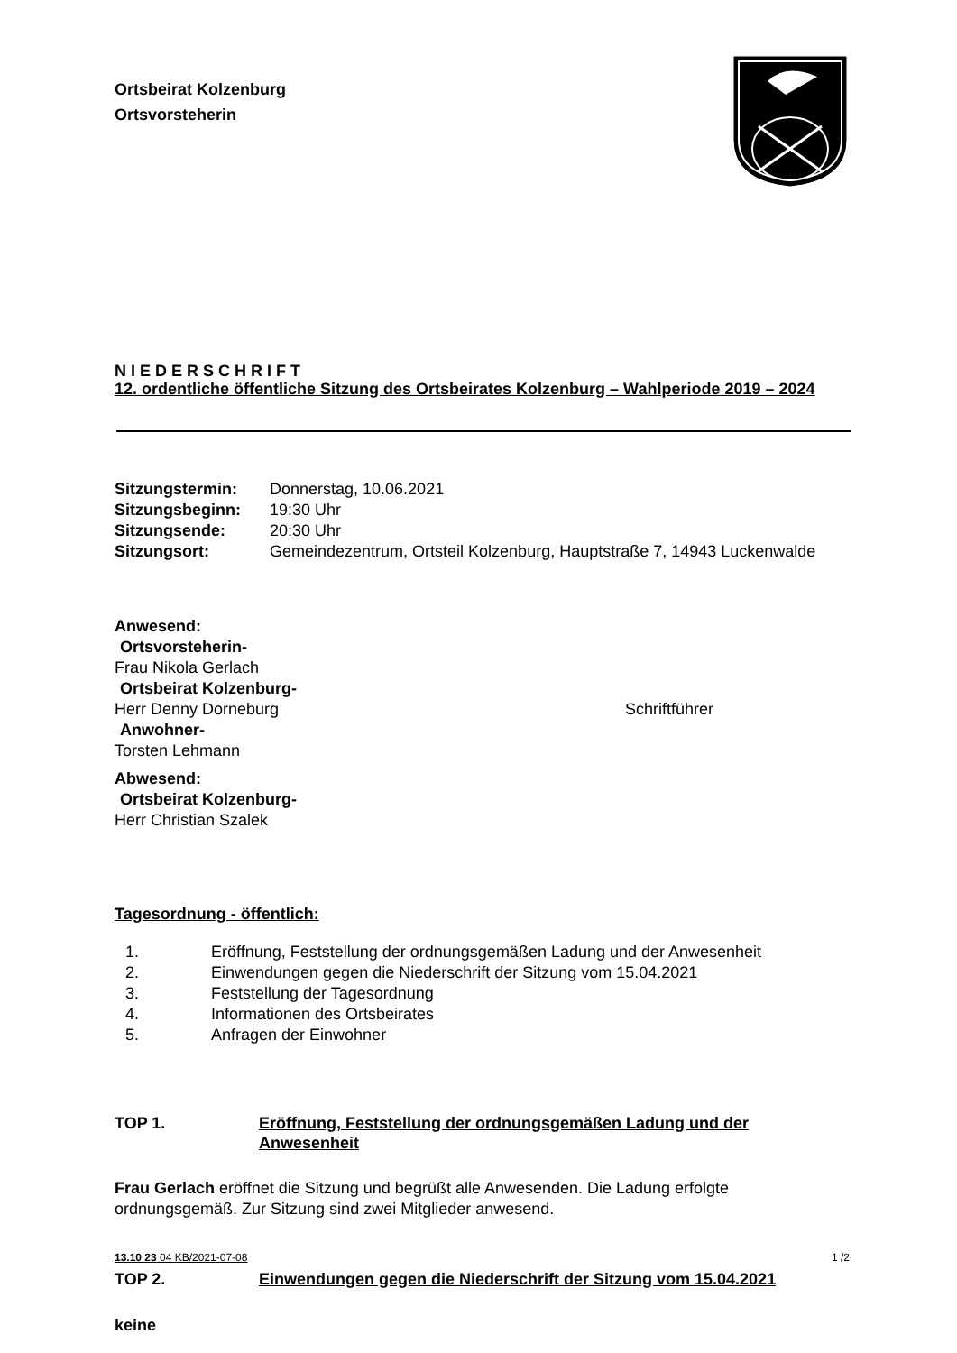Ortsbeirat Kolzenburg
Ortsvorsteherin
N I E D E R S C H R I F T
12. ordentliche öffentliche Sitzung des Ortsbeirates Kolzenburg – Wahlperiode 2019 – 2024
| Sitzungstermin: | Donnerstag, 10.06.2021 |
| Sitzungsbeginn: | 19:30 Uhr |
| Sitzungsende: | 20:30 Uhr |
| Sitzungsort: | Gemeindezentrum, Ortsteil Kolzenburg, Hauptstraße 7, 14943 Luckenwalde |
Anwesend:
Ortsvorsteherin-
Frau Nikola Gerlach
Ortsbeirat Kolzenburg-
Herr Denny Dorneburg Schriftführer
Anwohner-
Torsten Lehmann
Abwesend:
Ortsbeirat Kolzenburg-
Herr Christian Szalek
Tagesordnung - öffentlich:
1. Eröffnung, Feststellung der ordnungsgemäßen Ladung und der Anwesenheit
2. Einwendungen gegen die Niederschrift der Sitzung vom 15.04.2021
3. Feststellung der Tagesordnung
4. Informationen des Ortsbeirates
5. Anfragen der Einwohner
TOP 1. Eröffnung, Feststellung der ordnungsgemäßen Ladung und der Anwesenheit
Frau Gerlach eröffnet die Sitzung und begrüßt alle Anwesenden. Die Ladung erfolgte ordnungsgemäß. Zur Sitzung sind zwei Mitglieder anwesend.
TOP 2. Einwendungen gegen die Niederschrift der Sitzung vom 15.04.2021
keine
13.10 23 04 KB/2021-07-08 1 /2